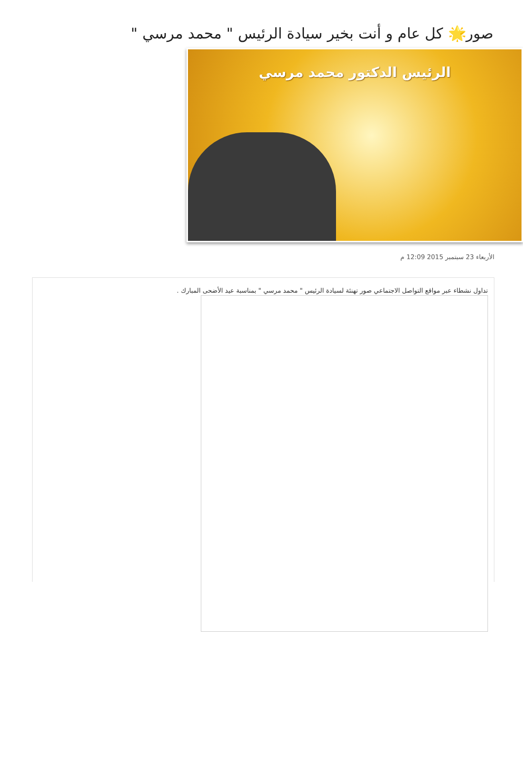صور🌟 كل عام و أنت بخير سيادة الرئيس " محمد مرسي "
الرئيس الدكتور محمد مرسي
الأربعاء 23 سبتمبر 2015 12:09 م
تداول نشطاء عبر مواقع التواصل الاجتماعي صور تهنئة لسيادة الرئيس " محمد مرسي " بمناسبة عيد الأضحى المبارك .